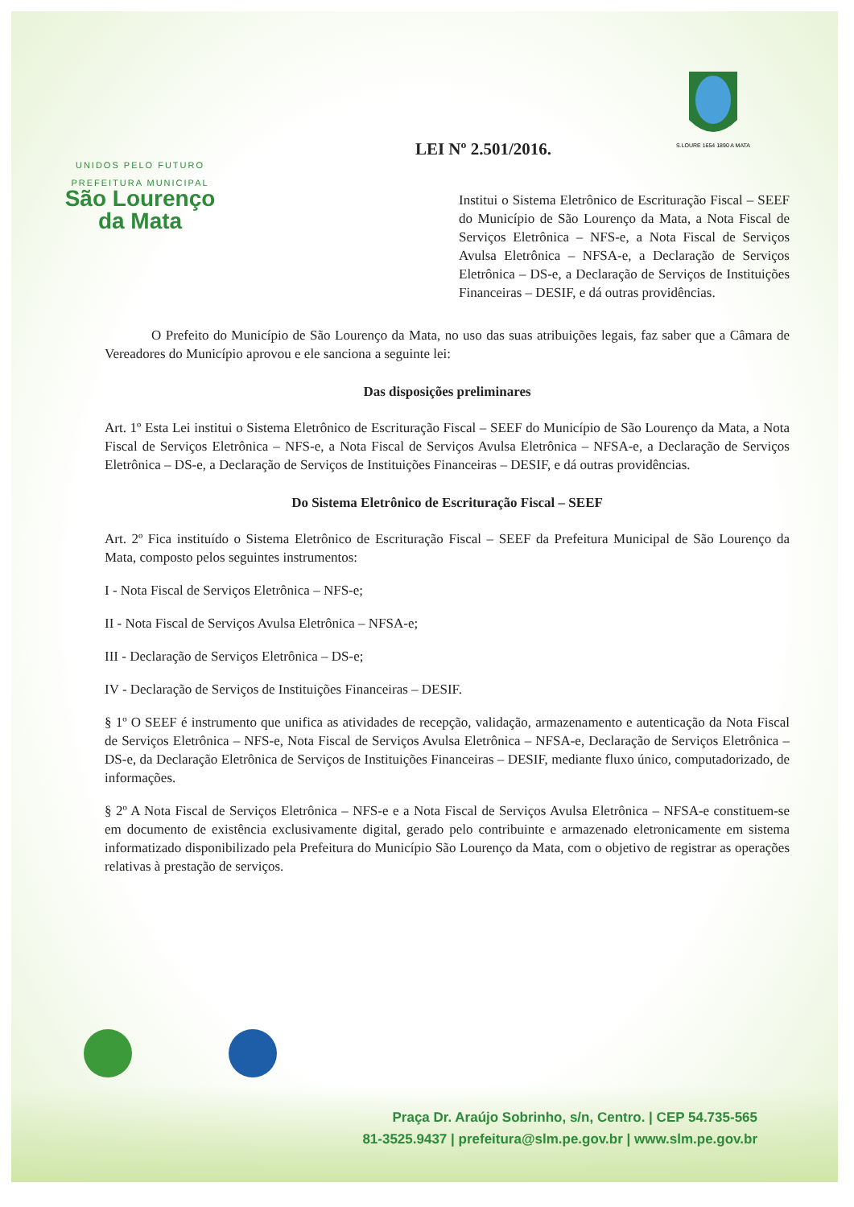UNIDOS PELO FUTURO
PREFEITURA MUNICIPAL
São Lourenço
da Mata
S.LOURE 1654 1890 A MATA
LEI Nº 2.501/2016.
Institui o Sistema Eletrônico de Escrituração Fiscal – SEEF do Município de São Lourenço da Mata, a Nota Fiscal de Serviços Eletrônica – NFS-e, a Nota Fiscal de Serviços Avulsa Eletrônica – NFSA-e, a Declaração de Serviços Eletrônica – DS-e, a Declaração de Serviços de Instituições Financeiras – DESIF, e dá outras providências.
O Prefeito do Município de São Lourenço da Mata, no uso das suas atribuições legais, faz saber que a Câmara de Vereadores do Município aprovou e ele sanciona a seguinte lei:
Das disposições preliminares
Art. 1º Esta Lei institui o Sistema Eletrônico de Escrituração Fiscal – SEEF do Município de São Lourenço da Mata, a Nota Fiscal de Serviços Eletrônica – NFS-e, a Nota Fiscal de Serviços Avulsa Eletrônica – NFSA-e, a Declaração de Serviços Eletrônica – DS-e, a Declaração de Serviços de Instituições Financeiras – DESIF, e dá outras providências.
Do Sistema Eletrônico de Escrituração Fiscal – SEEF
Art. 2º Fica instituído o Sistema Eletrônico de Escrituração Fiscal – SEEF da Prefeitura Municipal de São Lourenço da Mata, composto pelos seguintes instrumentos:
I - Nota Fiscal de Serviços Eletrônica – NFS-e;
II - Nota Fiscal de Serviços Avulsa Eletrônica – NFSA-e;
III - Declaração de Serviços Eletrônica – DS-e;
IV - Declaração de Serviços de Instituições Financeiras – DESIF.
§ 1º O SEEF é instrumento que unifica as atividades de recepção, validação, armazenamento e autenticação da Nota Fiscal de Serviços Eletrônica – NFS-e, Nota Fiscal de Serviços Avulsa Eletrônica – NFSA-e, Declaração de Serviços Eletrônica – DS-e, da Declaração Eletrônica de Serviços de Instituições Financeiras – DESIF, mediante fluxo único, computadorizado, de informações.
§ 2º A Nota Fiscal de Serviços Eletrônica – NFS-e e a Nota Fiscal de Serviços Avulsa Eletrônica – NFSA-e constituem-se em documento de existência exclusivamente digital, gerado pelo contribuinte e armazenado eletronicamente em sistema informatizado disponibilizado pela Prefeitura do Município São Lourenço da Mata, com o objetivo de registrar as operações relativas à prestação de serviços.
Praça Dr. Araújo Sobrinho, s/n, Centro. | CEP 54.735-565
81-3525.9437 | prefeitura@slm.pe.gov.br | www.slm.pe.gov.br